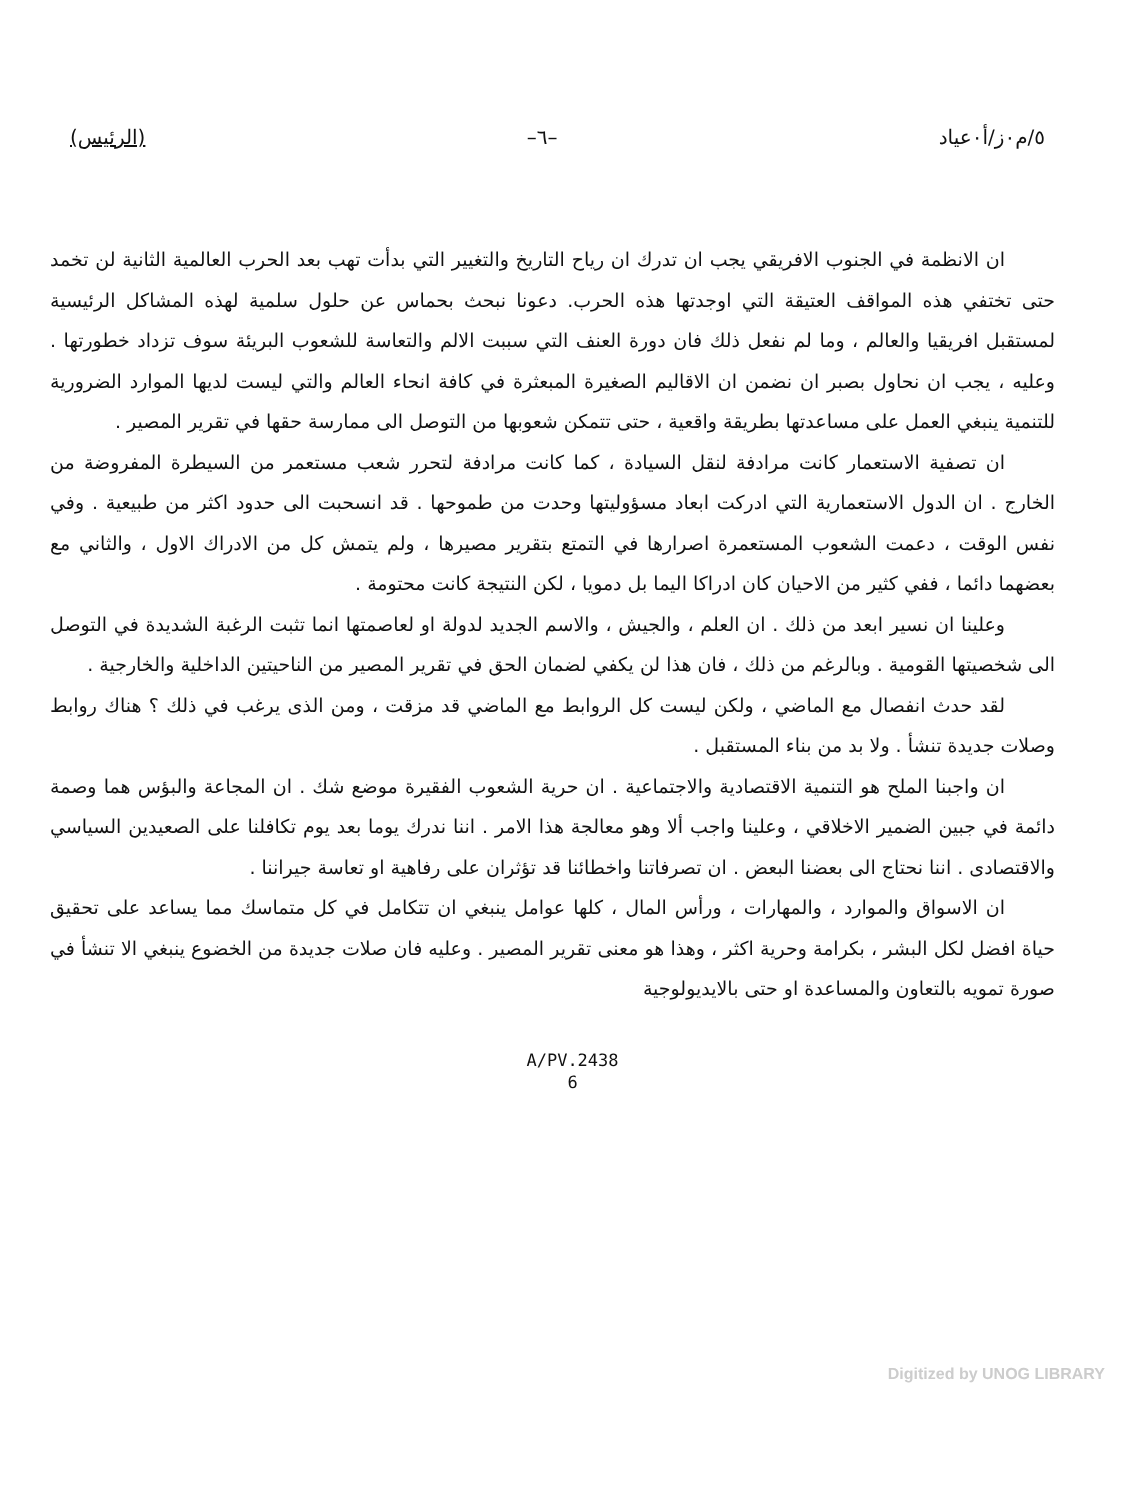٥/م٠ز/أ٠عياد –٦– (الرئيس)
ان الانظمة في الجنوب الافريقي يجب ان تدرك ان رياح التاريخ والتغيير التي بدأت تهب بعد الحرب العالمية الثانية لن تخمد حتى تختفي هذه المواقف العتيقة التي اوجدتها هذه الحرب. دعونا نبحث بحماس عن حلول سلمية لهذه المشاكل الرئيسية لمستقبل افريقيا والعالم ، وما لم نفعل ذلك فان دورة العنف التي سببت الالم والتعاسة للشعوب البريئة سوف تزداد خطورتها . وعليه ، يجب ان نحاول بصبر ان نضمن ان الاقاليم الصغيرة المبعثرة في كافة انحاء العالم والتي ليست لديها الموارد الضرورية للتنمية ينبغي العمل على مساعدتها بطريقة واقعية ، حتى تتمكن شعوبها من التوصل الى ممارسة حقها في تقرير المصير .
ان تصفية الاستعمار كانت مرادفة لنقل السيادة ، كما كانت مرادفة لتحرر شعب مستعمر من السيطرة المفروضة من الخارج . ان الدول الاستعمارية التي ادركت ابعاد مسؤوليتها وحدت من طموحها . قد انسحبت الى حدود اكثر من طبيعية . وفي نفس الوقت ، دعمت الشعوب المستعمرة اصرارها في التمتع بتقرير مصيرها ، ولم يتمش كل من الادراك الاول ، والثاني مع بعضهما دائما ، ففي كثير من الاحيان كان ادراكا اليما بل دمويا ، لكن النتيجة كانت محتومة .
وعلينا ان نسير ابعد من ذلك . ان العلم ، والجيش ، والاسم الجديد لدولة او لعاصمتها انما تثبت الرغبة الشديدة في التوصل الى شخصيتها القومية . وبالرغم من ذلك ، فان هذا لن يكفي لضمان الحق في تقرير المصير من الناحيتين الداخلية والخارجية .
لقد حدث انفصال مع الماضي ، ولكن ليست كل الروابط مع الماضي قد مزقت ، ومن الذى يرغب في ذلك ؟ هناك روابط وصلات جديدة تنشأ . ولا بد من بناء المستقبل .
ان واجبنا الملح هو التنمية الاقتصادية والاجتماعية . ان حرية الشعوب الفقيرة موضع شك . ان المجاعة والبؤس هما وصمة دائمة في جبين الضمير الاخلاقي ، وعلينا واجب ألا وهو معالجة هذا الامر . اننا ندرك يوما بعد يوم تكافلنا على الصعيدين السياسي والاقتصادى . اننا نحتاج الى بعضنا البعض . ان تصرفاتنا واخطائنا قد تؤثران على رفاهية او تعاسة جيراننا .
ان الاسواق والموارد ، والمهارات ، ورأس المال ، كلها عوامل ينبغي ان تتكامل في كل متماسك مما يساعد على تحقيق حياة افضل لكل البشر ، بكرامة وحرية اكثر ، وهذا هو معنى تقرير المصير . وعليه فان صلات جديدة من الخضوع ينبغي الا تنشأ في صورة تمويه بالتعاون والمساعدة او حتى بالايديولوجية
A/PV.2438
6
Digitized by UNOG LIBRARY